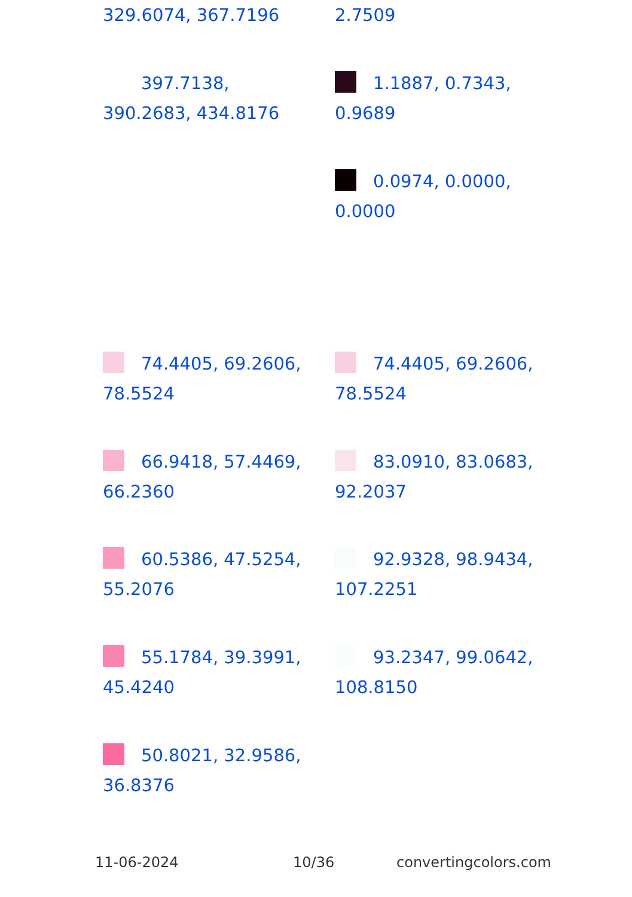329.6074, 367.7196 2.7509
397.7138, 390.2683, 434.8176
1.1887, 0.7343, 0.9689
0.0974, 0.0000, 0.0000
74.4405, 69.2606, 78.5524
74.4405, 69.2606, 78.5524
66.9418, 57.4469, 66.2360
83.0910, 83.0683, 92.2037
60.5386, 47.5254, 55.2076
92.9328, 98.9434, 107.2251
55.1784, 39.3991, 45.4240
93.2347, 99.0642, 108.8150
50.8021, 32.9586, 36.8376
11-06-2024 10/36 convertingcolors.com